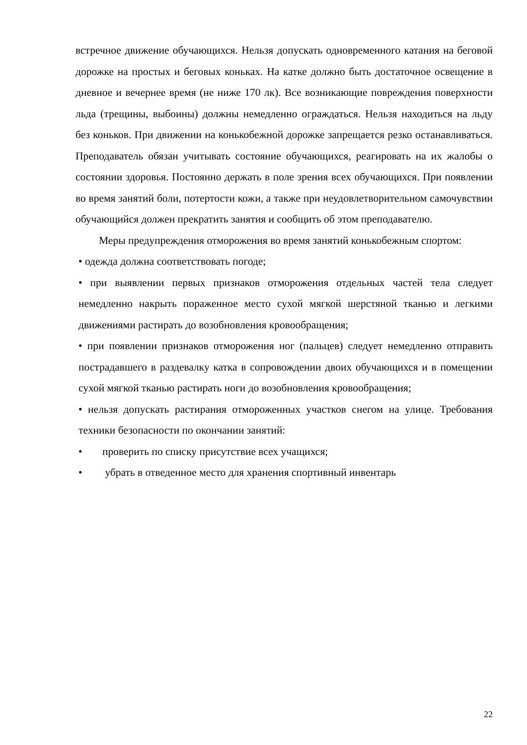встречное движение обучающихся. Нельзя допускать одновременного катания на беговой дорожке на простых и беговых коньках. На катке должно быть достаточное освещение в дневное и вечернее время (не ниже 170 лк). Все возникающие повреждения поверхности льда (трещины, выбоины) должны немедленно ограждаться. Нельзя находиться на льду без коньков. При движении на конькобежной дорожке запрещается резко останавливаться. Преподаватель обязан учитывать состояние обучающихся, реагировать на их жалобы о состоянии здоровья. Постоянно держать в поле зрения всех обучающихся. При появлении во время занятий боли, потертости кожи, а также при неудовлетворительном самочувствии обучающийся должен прекратить занятия и сообщить об этом преподавателю.
Меры предупреждения отморожения во время занятий конькобежным спортом:
• одежда должна соответствовать погоде;
• при выявлении первых признаков отморожения отдельных частей тела следует немедленно накрыть пораженное место сухой мягкой шерстяной тканью и легкими движениями растирать до возобновления кровообращения;
• при появлении признаков отморожения ног (пальцев) следует немедленно отправить пострадавшего в раздевалку катка в сопровождении двоих обучающихся и в помещении сухой мягкой тканью растирать ноги до возобновления кровообращения;
• нельзя допускать растирания отмороженных участков снегом на улице. Требования техники безопасности по окончании занятий:
• проверить по списку присутствие всех учащихся;
• убрать в отведенное место для хранения спортивный инвентарь
22